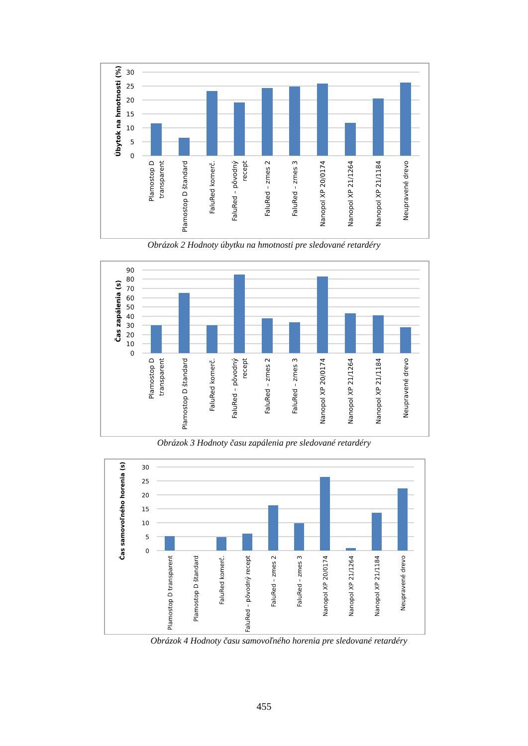30
25
20
15
10
5
0
Úbytok na hmotnosti (%)
Plamostop D
transparent
Plamostop D štandard
FaluRed komerč.
FaluRed – pôvodný
recept
FaluRed – zmes 2
FaluRed – zmes 3
Nanopol XP 20/0174
Nanopol XP 21/1264
Nanopol XP 21/1184
Neupravené drevo
Obrázok 2 Hodnoty úbytku na hmotnosti pre sledované retardéry
90
80
70
60
50
40
30
20
10
0
Čas zapálenia (s)
Plamostop D
transparent
Plamostop D štandard
FaluRed komerč.
FaluRed – pôvodný
recept
FaluRed – zmes 2
FaluRed – zmes 3
Nanopol XP 20/0174
Nanopol XP 21/1264
Nanopol XP 21/1184
Neupravené drevo
Obrázok 3 Hodnoty času zapálenia pre sledované retardéry
30
25
20
15
10
5
0
Čas samovoľného horenia (s)
Plamostop D transparent
Plamostop D štandard
FaluRed komerč.
FaluRed – pôvodný recept
FaluRed – zmes 2
FaluRed – zmes 3
Nanopol XP 20/0174
Nanopol XP 21/1264
Nanopol XP 21/1184
Neupravené drevo
Obrázok 4 Hodnoty času samovoľného horenia pre sledované retardéry
455